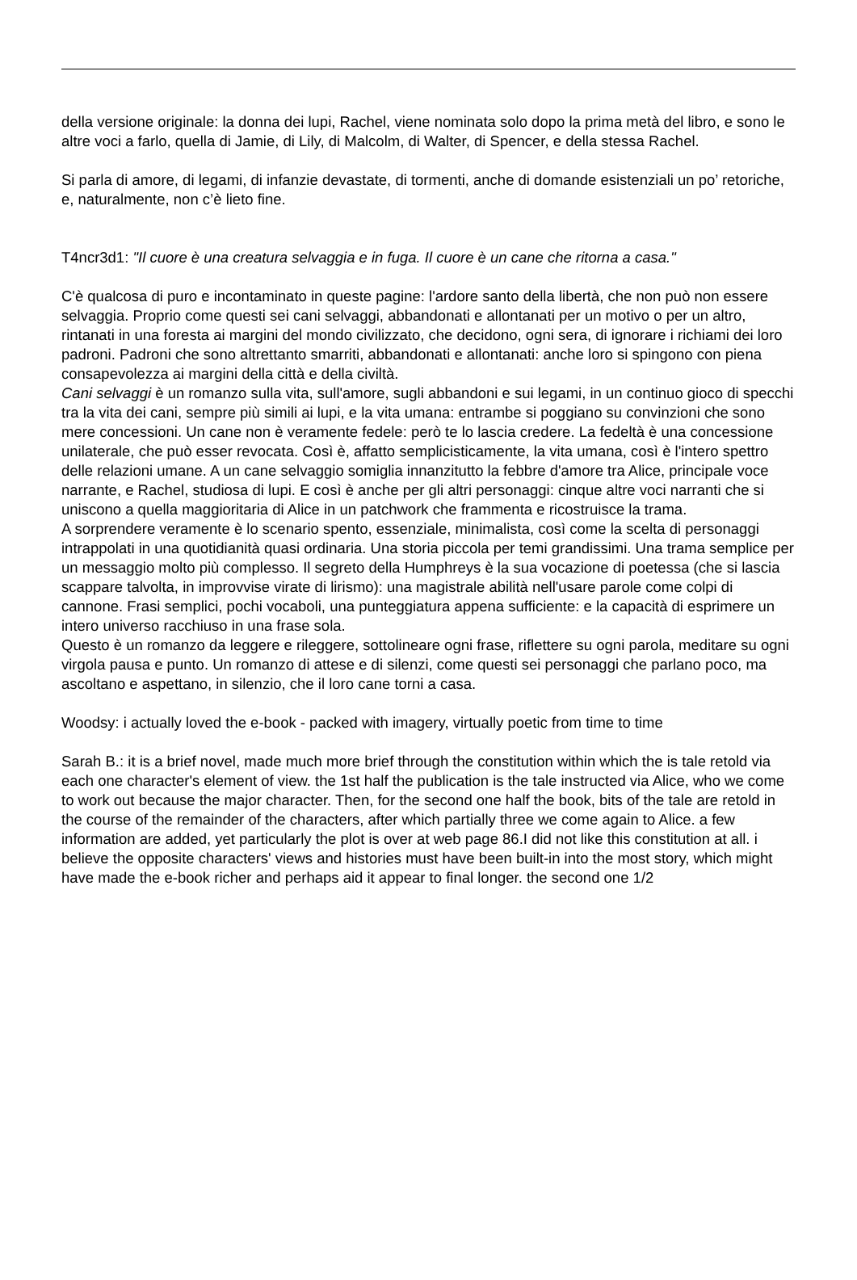della versione originale: la donna dei lupi, Rachel, viene nominata solo dopo la prima metà del libro, e sono le altre voci a farlo, quella di Jamie, di Lily, di Malcolm, di Walter, di Spencer, e della stessa Rachel.
Si parla di amore, di legami, di infanzie devastate, di tormenti, anche di domande esistenziali un po’ retoriche, e, naturalmente, non c’è lieto fine.
T4ncr3d1: "Il cuore è una creatura selvaggia e in fuga. Il cuore è un cane che ritorna a casa."
C'è qualcosa di puro e incontaminato in queste pagine: l'ardore santo della libertà, che non può non essere selvaggia. Proprio come questi sei cani selvaggi, abbandonati e allontanati per un motivo o per un altro, rintanati in una foresta ai margini del mondo civilizzato, che decidono, ogni sera, di ignorare i richiami dei loro padroni. Padroni che sono altrettanto smarriti, abbandonati e allontanati: anche loro si spingono con piena consapevolezza ai margini della città e della civiltà.
Cani selvaggi è un romanzo sulla vita, sull'amore, sugli abbandoni e sui legami, in un continuo gioco di specchi tra la vita dei cani, sempre più simili ai lupi, e la vita umana: entrambe si poggiano su convinzioni che sono mere concessioni. Un cane non è veramente fedele: però te lo lascia credere. La fedeltà è una concessione unilaterale, che può esser revocata. Così è, affatto semplicisticamente, la vita umana, così è l'intero spettro delle relazioni umane. A un cane selvaggio somiglia innanzitutto la febbre d'amore tra Alice, principale voce narrante, e Rachel, studiosa di lupi. E così è anche per gli altri personaggi: cinque altre voci narranti che si uniscono a quella maggioritaria di Alice in un patchwork che frammenta e ricostruisce la trama.
A sorprendere veramente è lo scenario spento, essenziale, minimalista, così come la scelta di personaggi intrappolati in una quotidianità quasi ordinaria. Una storia piccola per temi grandissimi. Una trama semplice per un messaggio molto più complesso. Il segreto della Humphreys è la sua vocazione di poetessa (che si lascia scappare talvolta, in improvvise virate di lirismo): una magistrale abilità nell'usare parole come colpi di cannone. Frasi semplici, pochi vocaboli, una punteggiatura appena sufficiente: e la capacità di esprimere un intero universo racchiuso in una frase sola.
Questo è un romanzo da leggere e rileggere, sottolineare ogni frase, riflettere su ogni parola, meditare su ogni virgola pausa e punto. Un romanzo di attese e di silenzi, come questi sei personaggi che parlano poco, ma ascoltano e aspettano, in silenzio, che il loro cane torni a casa.
Woodsy: i actually loved the e-book - packed with imagery, virtually poetic from time to time
Sarah B.: it is a brief novel, made much more brief through the constitution within which the is tale retold via each one character's element of view. the 1st half the publication is the tale instructed via Alice, who we come to work out because the major character. Then, for the second one half the book, bits of the tale are retold in the course of the remainder of the characters, after which partially three we come again to Alice. a few information are added, yet particularly the plot is over at web page 86.I did not like this constitution at all. i believe the opposite characters' views and histories must have been built-in into the most story, which might have made the e-book richer and perhaps aid it appear to final longer. the second one 1/2